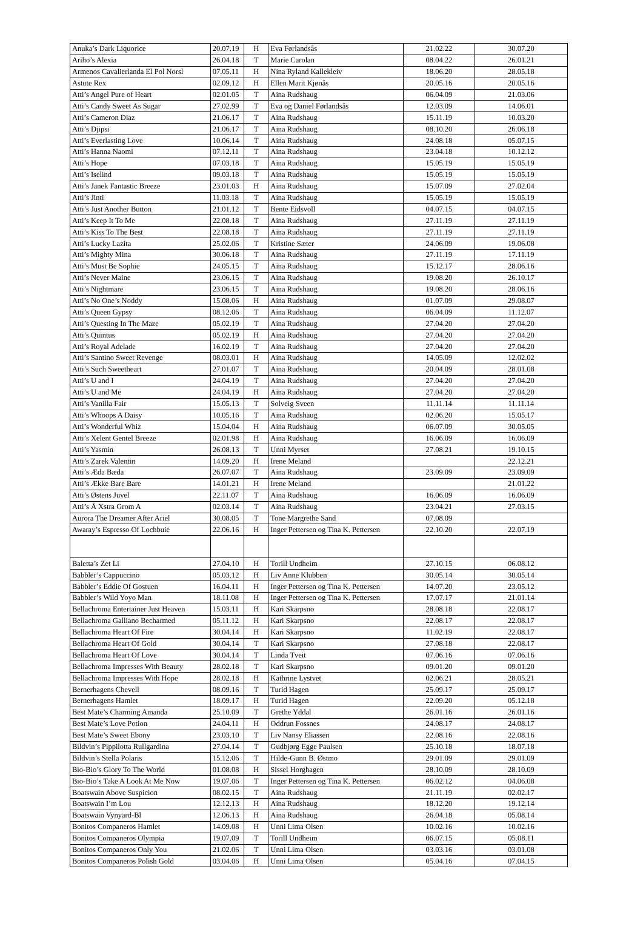| Anuka’s Dark Liquorice | 20.07.19 | H | Eva Førlandsås | 21.02.22 | 30.07.20 |
| Ariho’s Alexia | 26.04.18 | T | Marie Carolan | 08.04.22 | 26.01.21 |
| Armenos Cavalierlanda El Pol Norsl | 07.05.11 | H | Nina Ryland Kallekleiv | 18.06.20 | 28.05.18 |
| Astute Rex | 02.09.12 | H | Ellen Marit Kjønås | 20.05.16 | 20.05.16 |
| Atti’s Angel Pure of Heart | 02.01.05 | T | Aina Rudshaug | 06.04.09 | 21.03.06 |
| Atti’s Candy Sweet As Sugar | 27.02.99 | T | Eva og Daniel Førlandsås | 12.03.09 | 14.06.01 |
| Atti’s Cameron Diaz | 21.06.17 | T | Aina Rudshaug | 15.11.19 | 10.03.20 |
| Atti’s Djipsi | 21.06.17 | T | Aina Rudshaug | 08.10.20 | 26.06.18 |
| Atti’s Everlasting Love | 10.06.14 | T | Aina Rudshaug | 24.08.18 | 05.07.15 |
| Atti’s Hanna Naomi | 07.12.11 | T | Aina Rudshaug | 23.04.18 | 10.12.12 |
| Atti’s Hope | 07.03.18 | T | Aina Rudshaug | 15.05.19 | 15.05.19 |
| Atti’s Iselind | 09.03.18 | T | Aina Rudshaug | 15.05.19 | 15.05.19 |
| Atti’s Janek Fantastic Breeze | 23.01.03 | H | Aina Rudshaug | 15.07.09 | 27.02.04 |
| Atti’s Jinti | 11.03.18 | T | Aina Rudshaug | 15.05.19 | 15.05.19 |
| Atti’s Just Another Button | 21.01.12 | T | Bente Eidsvoll | 04.07.15 | 04.07.15 |
| Atti’s Keep It To Me | 22.08.18 | T | Aina Rudshaug | 27.11.19 | 27.11.19 |
| Atti’s Kiss To The Best | 22.08.18 | T | Aina Rudshaug | 27.11.19 | 27.11.19 |
| Atti’s Lucky Lazita | 25.02.06 | T | Kristine Sæter | 24.06.09 | 19.06.08 |
| Atti’s Mighty Mina | 30.06.18 | T | Aina Rudshaug | 27.11.19 | 17.11.19 |
| Atti’s Must Be Sophie | 24.05.15 | T | Aina Rudshaug | 15.12.17 | 28.06.16 |
| Atti’s Never Maine | 23.06.15 | T | Aina Rudshaug | 19.08.20 | 26.10.17 |
| Atti’s Nightmare | 23.06.15 | T | Aina Rudshaug | 19.08.20 | 28.06.16 |
| Atti’s No One’s Noddy | 15.08.06 | H | Aina Rudshaug | 01.07.09 | 29.08.07 |
| Atti’s Queen Gypsy | 08.12.06 | T | Aina Rudshaug | 06.04.09 | 11.12.07 |
| Atti’s Questing In The Maze | 05.02.19 | T | Aina Rudshaug | 27.04.20 | 27.04.20 |
| Atti’s Quintus | 05.02.19 | H | Aina Rudshaug | 27.04.20 | 27.04.20 |
| Atti’s Royal Adelade | 16.02.19 | T | Aina Rudshaug | 27.04.20 | 27.04.20 |
| Atti’s Santino Sweet Revenge | 08.03.01 | H | Aina Rudshaug | 14.05.09 | 12.02.02 |
| Atti’s Such Sweetheart | 27.01.07 | T | Aina Rudshaug | 20.04.09 | 28.01.08 |
| Atti’s U and I | 24.04.19 | T | Aina Rudshaug | 27.04.20 | 27.04.20 |
| Atti’s U and Me | 24.04.19 | H | Aina Rudshaug | 27.04.20 | 27.04.20 |
| Atti’s Vanilla Fair | 15.05.13 | T | Solveig Sveen | 11.11.14 | 11.11.14 |
| Atti’s Whoops A Daisy | 10.05.16 | T | Aina Rudshaug | 02.06.20 | 15.05.17 |
| Atti’s Wonderful Whiz | 15.04.04 | H | Aina Rudshaug | 06.07.09 | 30.05.05 |
| Atti’s Xelent Gentel Breeze | 02.01.98 | H | Aina Rudshaug | 16.06.09 | 16.06.09 |
| Atti’s Yasmin | 26.08.13 | T | Unni Myrset | 27.08.21 | 19.10.15 |
| Atti’s Zarek Valentin | 14.09.20 | H | Irene Meland | | 22.12.21 |
| Atti’s Æda Bæda | 26.07.07 | T | Aina Rudshaug | 23.09.09 | 23.09.09 |
| Atti’s Ække Bare Bare | 14.01.21 | H | Irene Meland | | 21.01.22 |
| Atti’s Østens Juvel | 22.11.07 | T | Aina Rudshaug | 16.06.09 | 16.06.09 |
| Atti’s Å Xstra Grom A | 02.03.14 | T | Aina Rudshaug | 23.04.21 | 27.03.15 |
| Aurora The Dreamer After Ariel | 30.08.05 | T | Tone Margrethe Sand | 07.08.09 | |
| Awaray’s Espresso Of Lochbuie | 22.06.16 | H | Inger Pettersen og Tina K. Pettersen | 22.10.20 | 22.07.19 |
| Baletta’s Zet Li | 27.04.10 | H | Torill Undheim | 27.10.15 | 06.08.12 |
| Babbler’s Cappuccino | 05.03.12 | H | Liv Anne Klubben | 30.05.14 | 30.05.14 |
| Babbler’s Eddie Of Gostuen | 16.04.11 | H | Inger Pettersen og Tina K. Pettersen | 14.07.20 | 23.05.12 |
| Babbler’s Wild Yoyo Man | 18.11.08 | H | Inger Pettersen og Tina K. Pettersen | 17.07.17 | 21.01.14 |
| Bellachroma Entertainer Just Heaven | 15.03.11 | H | Kari Skarpsno | 28.08.18 | 22.08.17 |
| Bellachroma Galliano Becharmed | 05.11.12 | H | Kari Skarpsno | 22.08.17 | 22.08.17 |
| Bellachroma Heart Of Fire | 30.04.14 | H | Kari Skarpsno | 11.02.19 | 22.08.17 |
| Bellachroma Heart Of Gold | 30.04.14 | T | Kari Skarpsno | 27.08.18 | 22.08.17 |
| Bellachroma Heart Of Love | 30.04.14 | T | Linda Tveit | 07.06.16 | 07.06.16 |
| Bellachroma Impresses With Beauty | 28.02.18 | T | Kari Skarpsno | 09.01.20 | 09.01.20 |
| Bellachroma Impresses With Hope | 28.02.18 | H | Kathrine Lystvet | 02.06.21 | 28.05.21 |
| Bernerhagens Chevell | 08.09.16 | T | Turid Hagen | 25.09.17 | 25.09.17 |
| Bernerhagens Hamlet | 18.09.17 | H | Turid Hagen | 22.09.20 | 05.12.18 |
| Best Mate’s Charming Amanda | 25.10.09 | T | Grethe Yddal | 26.01.16 | 26.01.16 |
| Best Mate’s Love Potion | 24.04.11 | H | Oddrun Fossnes | 24.08.17 | 24.08.17 |
| Best Mate’s Sweet Ebony | 23.03.10 | T | Liv Nansy Eliassen | 22.08.16 | 22.08.16 |
| Bildvin’s Pippilotta Rullgardina | 27.04.14 | T | Gudbjørg Egge Paulsen | 25.10.18 | 18.07.18 |
| Bildvin’s Stella Polaris | 15.12.06 | T | Hilde-Gunn B. Østmo | 29.01.09 | 29.01.09 |
| Bio-Bio’s Glory To The World | 01.08.08 | H | Sissel Horghagen | 28.10.09 | 28.10.09 |
| Bio-Bio’s Take A Look At Me Now | 19.07.06 | T | Inger Pettersen og Tina K. Pettersen | 06.02.12 | 04.06.08 |
| Boatswain Above Suspicion | 08.02.15 | T | Aina Rudshaug | 21.11.19 | 02.02.17 |
| Boatswain I’m Lou | 12.12.13 | H | Aina Rudshaug | 18.12.20 | 19.12.14 |
| Boatswain Vynyard-Bl | 12.06.13 | H | Aina Rudshaug | 26.04.18 | 05.08.14 |
| Bonitos Companeros Hamlet | 14.09.08 | H | Unni Lima Olsen | 10.02.16 | 10.02.16 |
| Bonitos Companeros Olympia | 19.07.09 | T | Torill Undheim | 06.07.15 | 05.08.11 |
| Bonitos Companeros Only You | 21.02.06 | T | Unni Lima Olsen | 03.03.16 | 03.01.08 |
| Bonitos Companeros Polish Gold | 03.04.06 | H | Unni Lima Olsen | 05.04.16 | 07.04.15 |